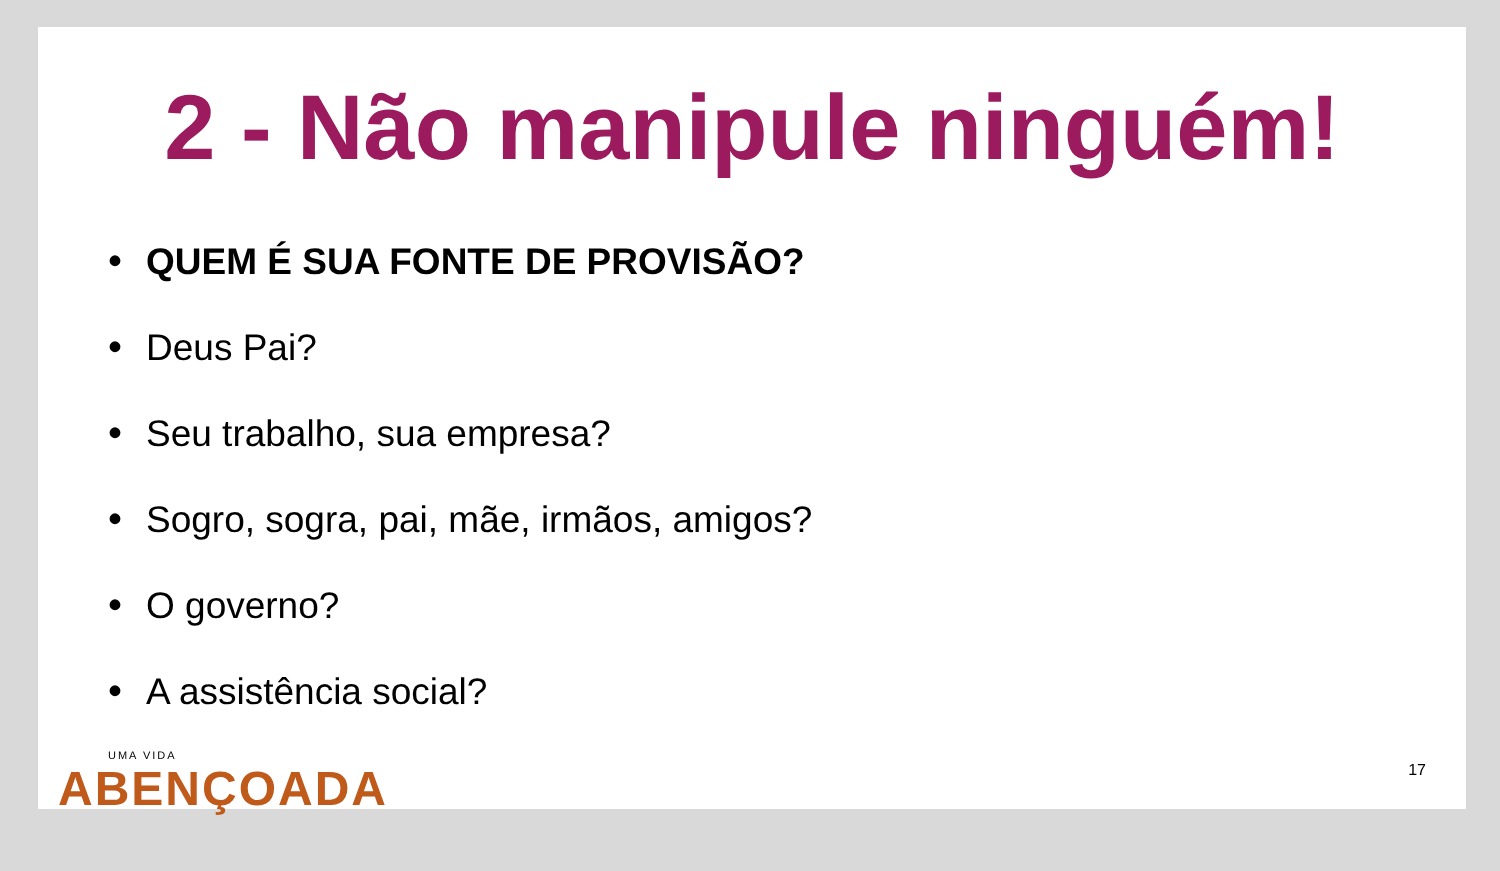2 - Não manipule ninguém!
• QUEM É SUA FONTE DE PROVISÃO?
• Deus Pai?
• Seu trabalho, sua empresa?
• Sogro, sogra, pai, mãe, irmãos, amigos?
• O governo?
• A assistência social?
UMA VIDA
ABENÇOADA
17